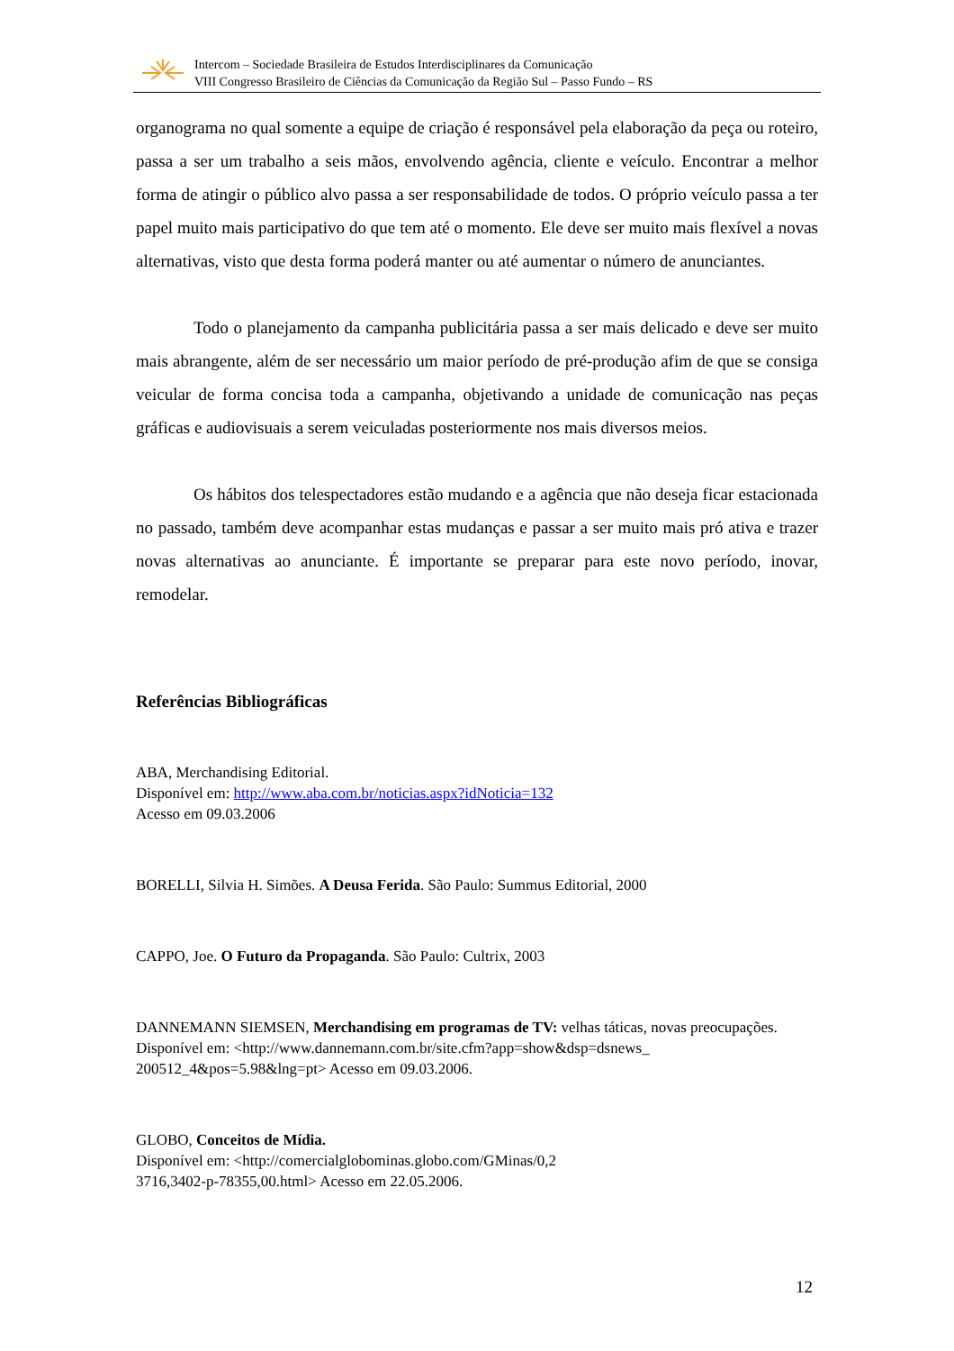Intercom – Sociedade Brasileira de Estudos Interdisciplinares da Comunicação
VIII Congresso Brasileiro de Ciências da Comunicação da Região Sul – Passo Fundo – RS
organograma no qual somente a equipe de criação é responsável pela elaboração da peça ou roteiro, passa a ser um trabalho a seis mãos, envolvendo agência, cliente e veículo. Encontrar a melhor forma de atingir o público alvo passa a ser responsabilidade de todos. O próprio veículo passa a ter papel muito mais participativo do que tem até o momento. Ele deve ser muito mais flexível a novas alternativas, visto que desta forma poderá manter ou até aumentar o número de anunciantes.
Todo o planejamento da campanha publicitária passa a ser mais delicado e deve ser muito mais abrangente, além de ser necessário um maior período de pré-produção afim de que se consiga veicular de forma concisa toda a campanha, objetivando a unidade de comunicação nas peças gráficas e audiovisuais a serem veiculadas posteriormente nos mais diversos meios.
Os hábitos dos telespectadores estão mudando e a agência que não deseja ficar estacionada no passado, também deve acompanhar estas mudanças e passar a ser muito mais pró ativa e trazer novas alternativas ao anunciante. É importante se preparar para este novo período, inovar, remodelar.
Referências Bibliográficas
ABA, Merchandising Editorial.
Disponível em: http://www.aba.com.br/noticias.aspx?idNoticia=132
Acesso em 09.03.2006
BORELLI, Silvia H. Simões. A Deusa Ferida. São Paulo: Summus Editorial, 2000
CAPPO, Joe. O Futuro da Propaganda. São Paulo: Cultrix, 2003
DANNEMANN SIEMSEN, Merchandising em programas de TV: velhas táticas, novas preocupações.
Disponível em: <http://www.dannemann.com.br/site.cfm?app=show&dsp=dsnews_
200512_4&pos=5.98&lng=pt> Acesso em 09.03.2006.
GLOBO, Conceitos de Mídia.
Disponível em: <http://comercialglobominas.globo.com/GMinas/0,2
3716,3402-p-78355,00.html> Acesso em 22.05.2006.
12